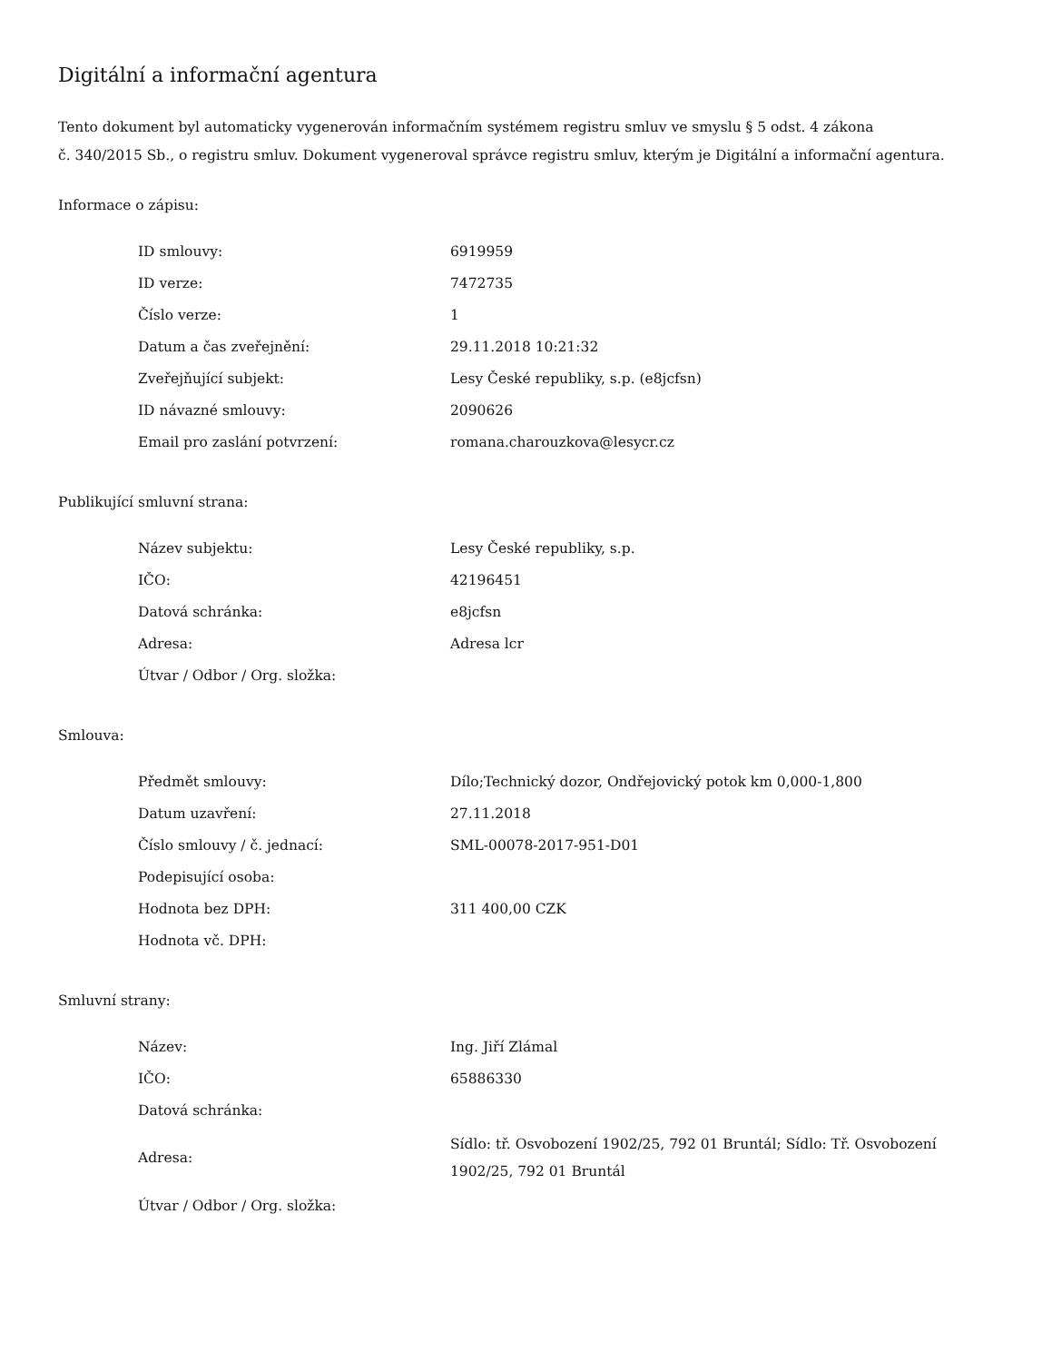Digitální a informační agentura
Tento dokument byl automaticky vygenerován informačním systémem registru smluv ve smyslu § 5 odst. 4 zákona
č. 340/2015 Sb., o registru smluv. Dokument vygeneroval správce registru smluv, kterým je Digitální a informační agentura.
Informace o zápisu:
| ID smlouvy: | 6919959 |
| ID verze: | 7472735 |
| Číslo verze: | 1 |
| Datum a čas zveřejnění: | 29.11.2018 10:21:32 |
| Zveřejňující subjekt: | Lesy České republiky, s.p. (e8jcfsn) |
| ID návazné smlouvy: | 2090626 |
| Email pro zaslání potvrzení: | romana.charouzkova@lesycr.cz |
Publikující smluvní strana:
| Název subjektu: | Lesy České republiky, s.p. |
| IČO: | 42196451 |
| Datová schránka: | e8jcfsn |
| Adresa: | Adresa lcr |
| Útvar / Odbor / Org. složka: | |
Smlouva:
| Předmět smlouvy: | Dílo;Technický dozor, Ondřejovický potok km 0,000-1,800 |
| Datum uzavření: | 27.11.2018 |
| Číslo smlouvy / č. jednací: | SML-00078-2017-951-D01 |
| Podepisující osoba: | |
| Hodnota bez DPH: | 311 400,00 CZK |
| Hodnota vč. DPH: | |
Smluvní strany:
| Název: | Ing. Jiří Zlámal |
| IČO: | 65886330 |
| Datová schránka: | |
| Adresa: | Sídlo: tř. Osvobození 1902/25, 792 01 Bruntál; Sídlo: Tř. Osvobození 1902/25, 792 01 Bruntál |
| Útvar / Odbor / Org. složka: | |